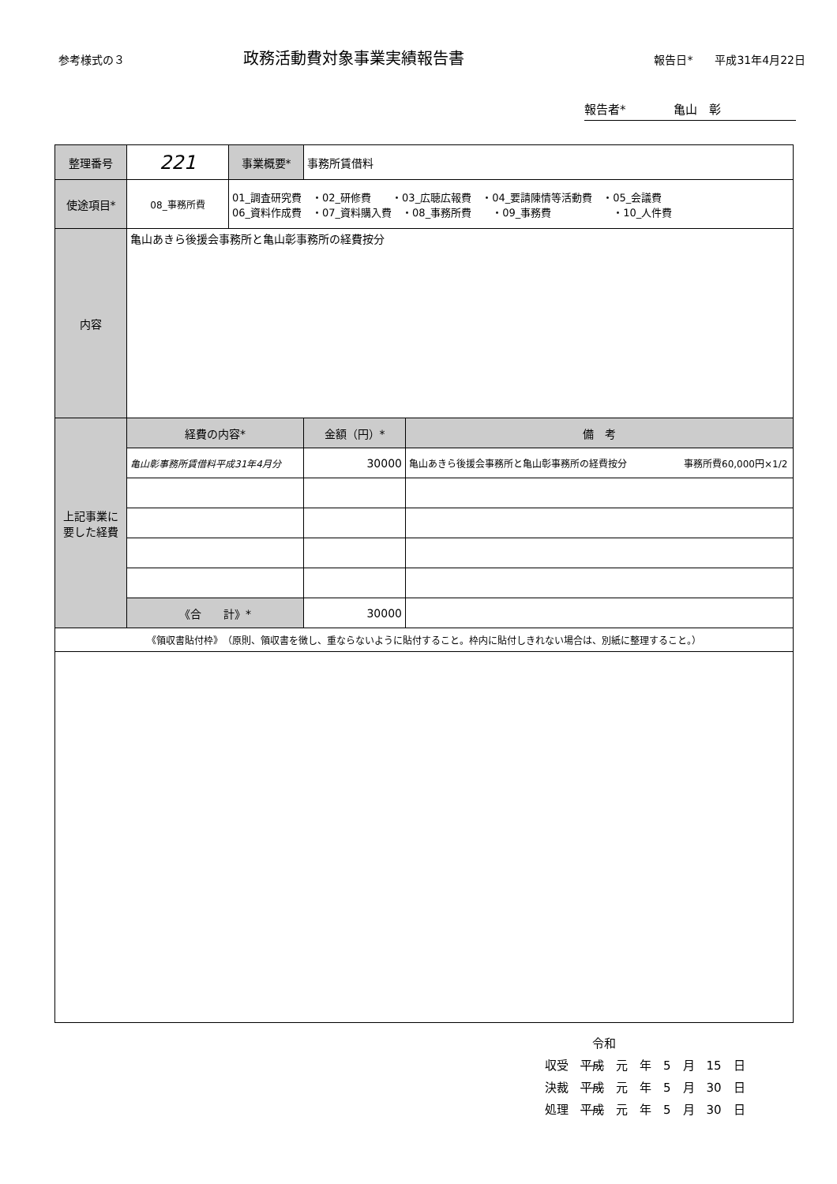参考様式の３ 政務活動費対象事業実績報告書 報告日*　　平成31年4月22日
報告者*　　　　亀山　彰
| 整理番号 | 221 | 事業概要* | 事務所賃借料 | |
| 使途項目* | 08_事務所費 | 01_調査研究費 ・02_研修費 ・03_広聴広報費 ・04_要請陳情等活動費 ・05_会議費 06_資料作成費 ・07_資料購入費 ・08_事務所費 ・09_事務費 ・10_人件費 | | |
| 内容 | 亀山あきら後援会事務所と亀山彰事務所の経費按分 | | | |
| 上記事業に要した経費 | 経費の内容* | | 金額（円）* | 備 考 |
| | 亀山彰事務所賃借料平成31年4月分 | | 30000 | 亀山あきら後援会事務所と亀山彰事務所の経費按分 事務所費60,000円×1/2 |
| | 《合 計》* | | 30000 | |
| 《領収書貼付枠》 （原則、領収書を徴し、重ならないように貼付すること。枠内に貼付しきれない場合は、別紙に整理すること。） | | | | |
　　　　令和
収受　平成　元　年　5　月　15　日
決裁　平成　元　年　5　月　30　日
処理　平成　元　年　5　月　30　日